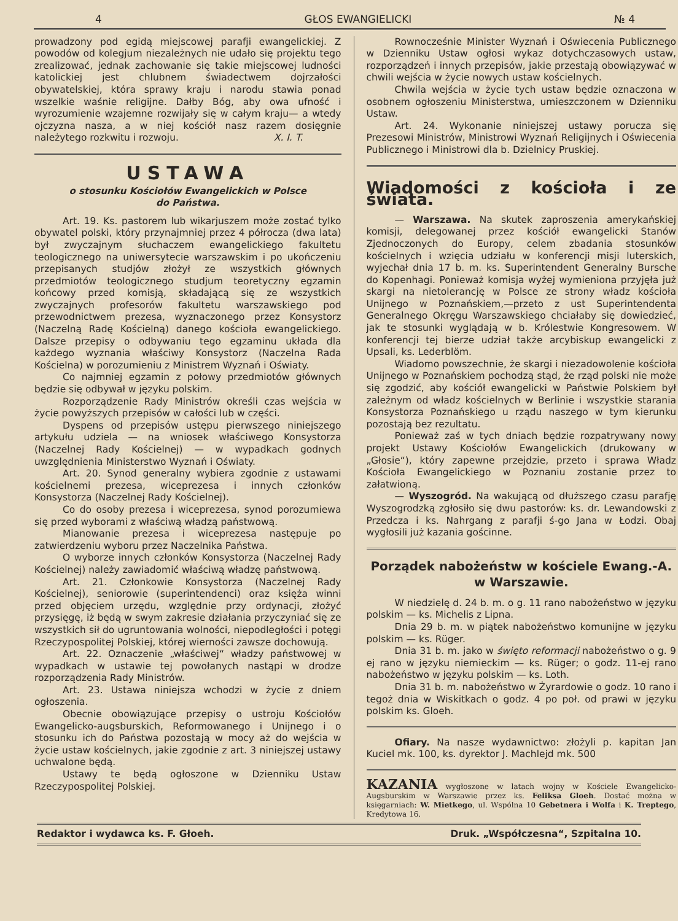4 GŁOS EWANGIELICKI № 4
prowadzony pod egidą miejscowej parafji ewangelickiej. Z powodów od kolegjum niezależnych nie udało się projektu tego zrealizować, jednak zachowanie się takie miejscowej ludności katolickiej jest chlubnem świadectwem dojrzałości obywatelskiej, która sprawy kraju i narodu stawia ponad wszelkie waśnie religijne. Dałby Bóg, aby owa ufność i wyrozumienie wzajemne rozwijały się w całym kraju— a wtedy ojczyzna nasza, a w niej kościół nasz razem dosięgnie należytego rozkwitu i rozwoju. X. I. T.
USTAWA
o stosunku Kościołów Ewangelickich w Polsce
do Państwa.
Art. 19. Ks. pastorem lub wikarjuszem może zostać tylko obywatel polski, który przynajmniej przez 4 półrocza (dwa lata) był zwyczajnym słuchaczem ewangelickiego fakultetu teologicznego na uniwersytecie warszawskim i po ukończeniu przepisanych studjów złożył ze wszystkich głównych przedmiotów teologicznego studjum teoretyczny egzamin końcowy przed komisją, składającą się ze wszystkich zwyczajnych profesorów fakultetu warszawskiego pod przewodnictwem prezesa, wyznaczonego przez Konsystorz (Naczelną Radę Kościelną) danego kościoła ewangelickiego. Dalsze przepisy o odbywaniu tego egzaminu układa dla każdego wyznania właściwy Konsystorz (Naczelna Rada Kościelna) w porozumieniu z Ministrem Wyznań i Oświaty.
Co najmniej egzamin z połowy przedmiotów głównych będzie się odbywał w języku polskim.
Rozporządzenie Rady Ministrów określi czas wejścia w życie powyższych przepisów w całości lub w części.
Dyspens od przepisów ustępu pierwszego niniejszego artykułu udziela — na wniosek właściwego Konsystorza (Naczelnej Rady Kościelnej) — w wypadkach godnych uwzględnienia Ministerstwo Wyznań i Oświaty.
Art. 20. Synod generalny wybiera zgodnie z ustawami kościelnemi prezesa, wiceprezesa i innych członków Konsystorza (Naczelnej Rady Kościelnej).
Co do osoby prezesa i wiceprezesa, synod porozumiewa się przed wyborami z właściwą władzą państwową.
Mianowanie prezesa i wiceprezesa następuje po zatwierdzeniu wyboru przez Naczelnika Państwa.
O wyborze innych członków Konsystorza (Naczelnej Rady Kościelnej) należy zawiadomić właściwą władzę państwową.
Art. 21. Członkowie Konsystorza (Naczelnej Rady Kościelnej), seniorowie (superintendenci) oraz księża winni przed objęciem urzędu, względnie przy ordynacji, złożyć przysięgę, iż będą w swym zakresie działania przyczyniać się ze wszystkich sił do ugruntowania wolności, niepodległości i potęgi Rzeczypospolitej Polskiej, której wierności zawsze dochowują.
Art. 22. Oznaczenie „właściwej“ władzy państwowej w wypadkach w ustawie tej powołanych nastąpi w drodze rozporządzenia Rady Ministrów.
Art. 23. Ustawa niniejsza wchodzi w życie z dniem ogłoszenia.
Obecnie obowiązujące przepisy o ustroju Kościołów Ewangelicko-augsburskich, Reformowanego i Unijnego i o stosunku ich do Państwa pozostają w mocy aż do wejścia w życie ustaw kościelnych, jakie zgodnie z art. 3 niniejszej ustawy uchwalone będą.
Ustawy te będą ogłoszone w Dzienniku Ustaw Rzeczypospolitej Polskiej.
Rownocześnie Minister Wyznań i Oświecenia Publicznego w Dzienniku Ustaw ogłosi wykaz dotychczasowych ustaw, rozporządzeń i innych przepisów, jakie przestają obowiązywać w chwili wejścia w życie nowych ustaw kościelnych.
Chwila wejścia w życie tych ustaw będzie oznaczona w osobnem ogłoszeniu Ministerstwa, umieszczonem w Dzienniku Ustaw.
Art. 24. Wykonanie niniejszej ustawy porucza się Prezesowi Ministrów, Ministrowi Wyznań Religijnych i Oświecenia Publicznego i Ministrowi dla b. Dzielnicy Pruskiej.
Wiadomości z kościoła i ze świata.
— Warszawa. Na skutek zaproszenia amerykańskiej komisji, delegowanej przez kościół ewangelicki Stanów Zjednoczonych do Europy, celem zbadania stosunków kościelnych i wzięcia udziału w konferencji misji luterskich, wyjechał dnia 17 b. m. ks. Superintendent Generalny Bursche do Kopenhagi. Ponieważ komisja wyżej wymieniona przyjęła już skargi na nietolerancję w Polsce ze strony władz kościoła Unijnego w Poznańskiem,—przeto z ust Superintendenta Generalnego Okręgu Warszawskiego chciałaby się dowiedzieć, jak te stosunki wyglądają w b. Królestwie Kongresowem. W konferencji tej bierze udział także arcybiskup ewangelicki z Upsali, ks. Lederblöm.
Wiadomo powszechnie, że skargi i niezadowolenie kościoła Unijnego w Poznańskiem pochodzą stąd, że rząd polski nie może się zgodzić, aby kościół ewangelicki w Państwie Polskiem był zależnym od władz kościelnych w Berlinie i wszystkie starania Konsystorza Poznańskiego u rządu naszego w tym kierunku pozostają bez rezultatu.
Ponieważ zaś w tych dniach będzie rozpatrywany nowy projekt Ustawy Kościołów Ewangelickich (drukowany w „Głosie“), który zapewne przejdzie, przeto i sprawa Władz Kościoła Ewangelickiego w Poznaniu zostanie przez to załatwioną.
— Wyszogród. Na wakującą od dłuższego czasu parafję Wyszogrodzką zgłosiło się dwu pastorów: ks. dr. Lewandowski z Przedcza i ks. Nahrgang z parafji ś-go Jana w Łodzi. Obaj wygłosili już kazania gościnne.
Porządek nabożeństw w kościele Ewang.-A.
w Warszawie.
W niedzielę d. 24 b. m. o g. 11 rano nabożeństwo w języku polskim — ks. Michelis z Lipna.
Dnia 29 b. m. w piątek nabożeństwo komunijne w języku polskim — ks. Rüger.
Dnia 31 b. m. jako w święto reformacji nabożeństwo o g. 9 ej rano w języku niemieckim — ks. Rüger; o godz. 11-ej rano nabożeństwo w języku polskim — ks. Loth.
Dnia 31 b. m. nabożeństwo w Żyrardowie o godz. 10 rano i tegoż dnia w Wiskitkach o godz. 4 po poł. od prawi w języku polskim ks. Gloeh.
Ofiary. Na nasze wydawnictwo: złożyli p. kapitan Jan Kuciel mk. 100, ks. dyrektor J. Machlejd mk. 500
KAZANIA wygłoszone w latach wojny w Kościele Ewangelicko-Augsburskim w Warszawie przez ks. Feliksa Gloeh. Dostać można w księgarniach: W. Mietkego, ul. Wspólna 10 Gebetnera i Wolfa i K. Treptego, Kredytowa 16.
Redaktor i wydawca ks. F. Głoeh. Druk. „Współczesna“, Szpitalna 10.